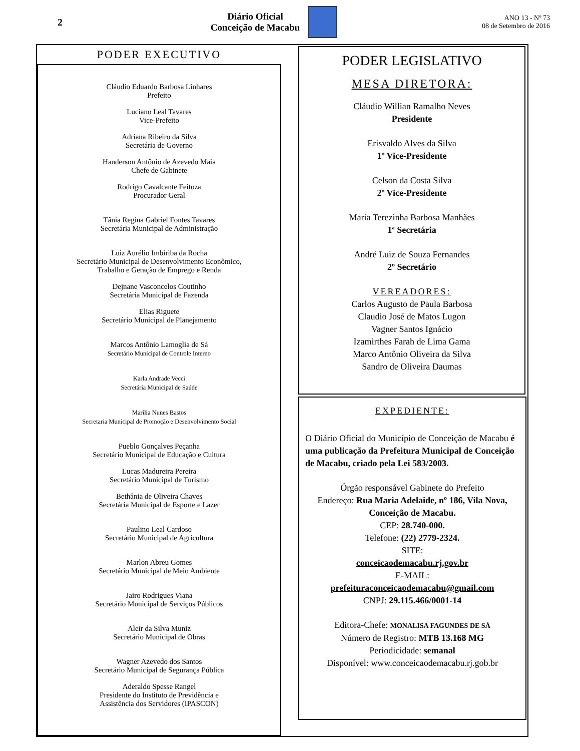2
Diário Oficial
Conceição de Macabu
ANO 13 - Nº 73
08 de Setembro de 2016
PODER EXECUTIVO
Cláudio Eduardo Barbosa Linhares
Prefeito
Luciano Leal Tavares
Vice-Prefeito
Adriana Ribeiro da Silva
Secretária de Governo
Handerson Antônio de Azevedo Maia
Chefe de Gabinete
Rodrigo Cavalcante Feitoza
Procurador Geral
Tânia Regina Gabriel Fontes Tavares
Secretária Municipal de Administração
Luiz Aurélio Imbiriba da Rocha
Secretário Municipal de Desenvolvimento Econômico,
Trabalho e Geração de Emprego e Renda
Dejnane Vasconcelos Coutinho
Secretária Municipal de Fazenda
Elias Riguete
Secretário Municipal de Planejamento
Marcos Antônio Lamoglia de Sá
Secretário Municipal de Controle Interno
Karla Andrade Vecci
Secretária Municipal de Saúde
Marília Nunes Bastos
Secretaria Municipal de Promoção e Desenvolvimento Social
Pueblo Gonçalves Peçanha
Secretário Municipal de Educação e Cultura
Lucas Madureira Pereira
Secretário Municipal de Turismo
Bethânia de Oliveira Chaves
Secretária Municipal de Esporte e Lazer
Paulino Leal Cardoso
Secretário Municipal de Agricultura
Marlon Abreu Gomes
Secretário Municipal de Meio Ambiente
Jairo Rodrigues Viana
Secretário Municipal de Serviços Públicos
Aleir da Silva Muniz
Secretário Municipal de Obras
Wagner Azevedo dos Santos
Secretário Municipal de Segurança Pública
Aderaldo Spesse Rangel
Presidente do Instituto de Previdência e
Assistência dos Servidores (IPASCON)
PODER LEGISLATIVO
MESA DIRETORA:
Cláudio Willian Ramalho Neves
Presidente
Erisvaldo Alves da Silva
1º Vice-Presidente
Celson da Costa Silva
2º Vice-Presidente
Maria Terezinha Barbosa Manhães
1ª Secretária
André Luiz de Souza Fernandes
2º Secretário
VEREADORES:
Carlos Augusto de Paula Barbosa
Claudio José de Matos Lugon
Vagner Santos Ignácio
Izamirthes Farah de Lima Gama
Marco Antônio Oliveira da Silva
Sandro de Oliveira Daumas
EXPEDIENTE:
O Diário Oficial do Município de Conceição de Macabu é uma publicação da Prefeitura Municipal de Conceição de Macabu, criado pela Lei 583/2003.
Órgão responsável Gabinete do Prefeito
Endereço: Rua Maria Adelaide, nº 186, Vila Nova, Conceição de Macabu.
CEP: 28.740-000.
Telefone: (22) 2779-2324.
SITE:
conceicaodemacabu.rj.gov.br
E-MAIL:
prefeituraconceicaodemacabu@gmail.com
CNPJ: 29.115.466/0001-14
Editora-Chefe: MONALISA FAGUNDES DE SÁ
Número de Registro: MTB 13.168 MG
Periodicidade: semanal
Disponível: www.conceicaodemacabu.rj.gob.br